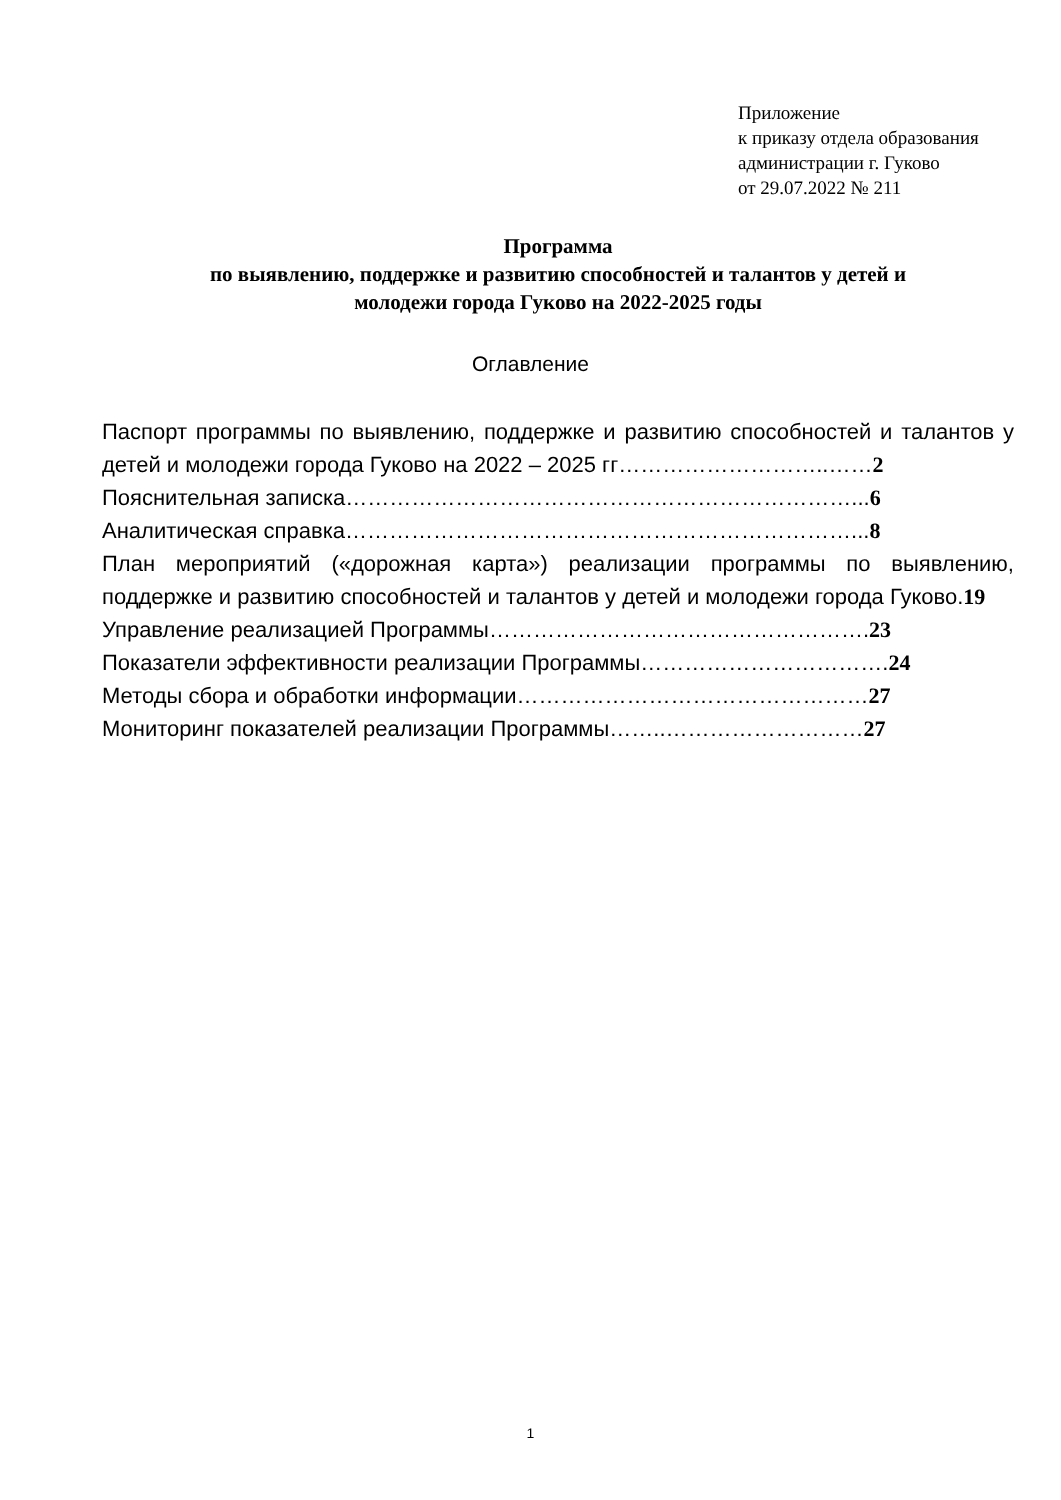Приложение
к приказу отдела образования
администрации г. Гуково
от 29.07.2022 № 211
Программа
по выявлению, поддержке и развитию способностей и талантов у детей и
молодежи города Гуково на 2022-2025 годы
Оглавление
Паспорт программы по выявлению, поддержке и развитию способностей и талантов у детей и молодежи города Гуково на 2022 – 2025 гг………………………..……2
Пояснительная записка……………………………………………………………...6
Аналитическая справка……………………………………………………………...8
План мероприятий («дорожная карта») реализации программы по выявлению, поддержке и развитию способностей и талантов у детей и молодежи города Гуково.19
Управление реализацией Программы…………………………………………….23
Показатели эффективности реализации Программы…………………………….24
Методы сбора и обработки информации…………………………………………27
Мониторинг показателей реализации Программы……..………………………27
1